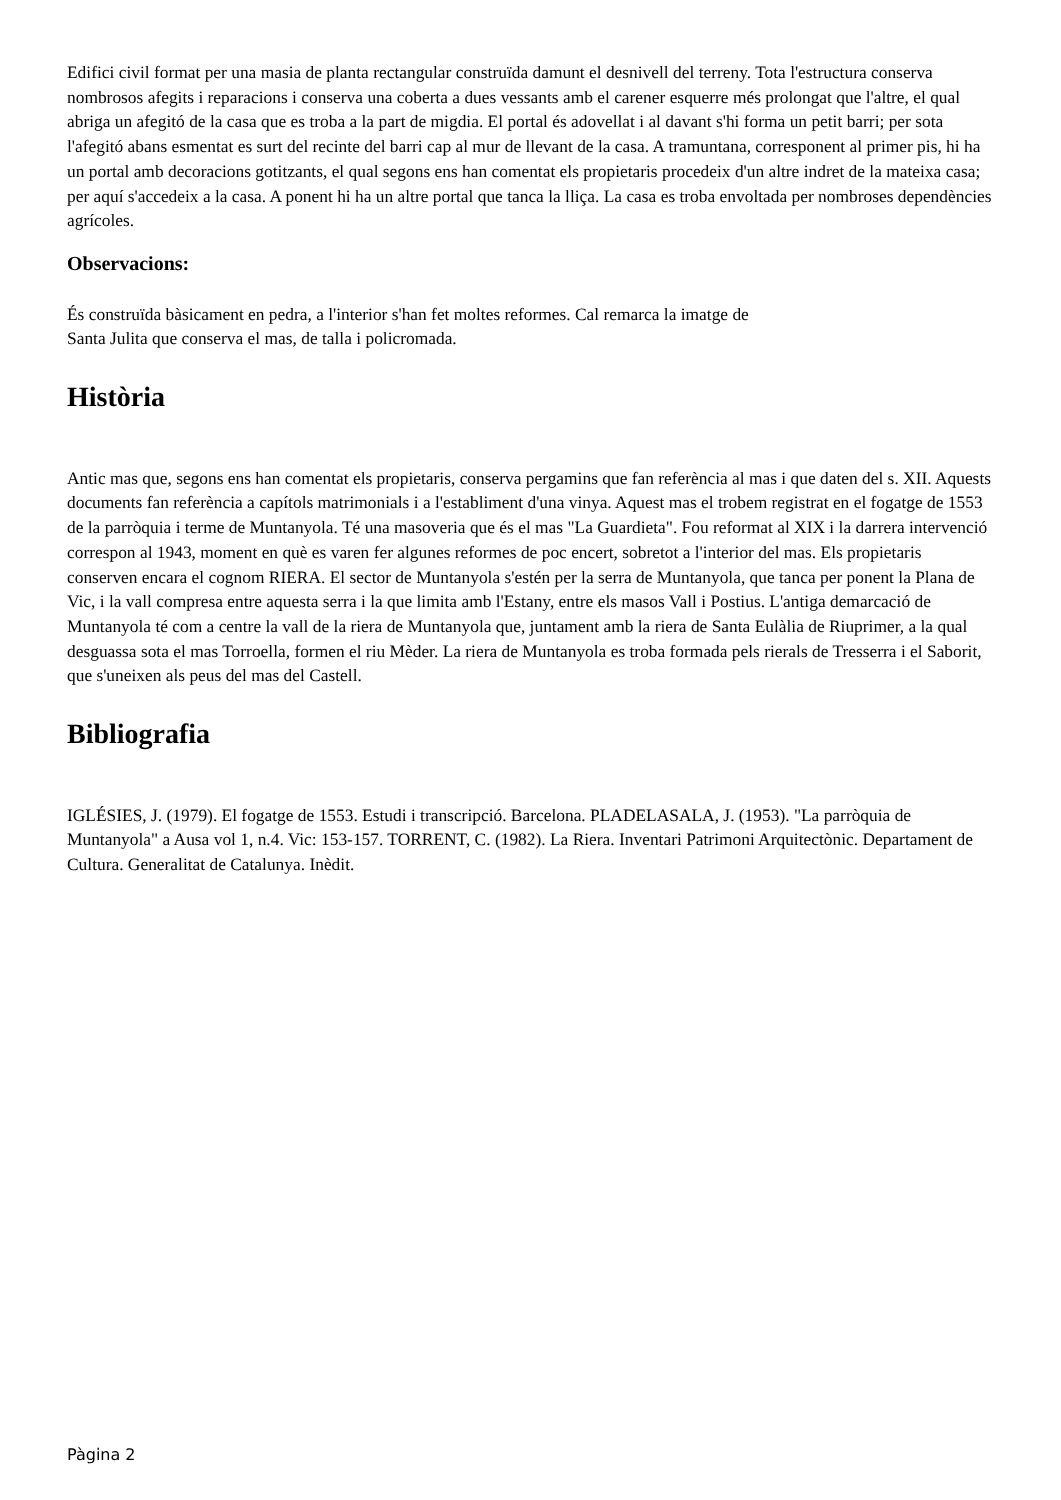Edifici civil format per una masia de planta rectangular construïda damunt el desnivell del terreny. Tota l'estructura conserva nombrosos afegits i reparacions i conserva una coberta a dues vessants amb el carener esquerre més prolongat que l'altre, el qual abriga un afegitó de la casa que es troba a la part de migdia. El portal és adovellat i al davant s'hi forma un petit barri; per sota l'afegitó abans esmentat es surt del recinte del barri cap al mur de llevant de la casa. A tramuntana, corresponent al primer pis, hi ha un portal amb decoracions gotitzants, el qual segons ens han comentat els propietaris procedeix d'un altre indret de la mateixa casa; per aquí s'accedeix a la casa. A ponent hi ha un altre portal que tanca la lliça. La casa es troba envoltada per nombroses dependències agrícoles.
Observacions:
És construïda bàsicament en pedra, a l'interior s'han fet moltes reformes. Cal remarca la imatge de
Santa Julita que conserva el mas, de talla i policromada.
Història
Antic mas que, segons ens han comentat els propietaris, conserva pergamins que fan referència al mas i que daten del s. XII. Aquests documents fan referència a capítols matrimonials i a l'establiment d'una vinya. Aquest mas el trobem registrat en el fogatge de 1553 de la parròquia i terme de Muntanyola. Té una masoveria que és el mas "La Guardieta". Fou reformat al XIX i la darrera intervenció correspon al 1943, moment en què es varen fer algunes reformes de poc encert, sobretot a l'interior del mas. Els propietaris conserven encara el cognom RIERA. El sector de Muntanyola s'estén per la serra de Muntanyola, que tanca per ponent la Plana de Vic, i la vall compresa entre aquesta serra i la que limita amb l'Estany, entre els masos Vall i Postius. L'antiga demarcació de Muntanyola té com a centre la vall de la riera de Muntanyola que, juntament amb la riera de Santa Eulàlia de Riuprimer, a la qual desguassa sota el mas Torroella, formen el riu Mèder. La riera de Muntanyola es troba formada pels rierals de Tresserra i el Saborit, que s'uneixen als peus del mas del Castell.
Bibliografia
IGLÉSIES, J. (1979). El fogatge de 1553. Estudi i transcripció. Barcelona. PLADELASALA, J. (1953). "La parròquia de Muntanyola" a Ausa vol 1, n.4. Vic: 153-157. TORRENT, C. (1982). La Riera. Inventari Patrimoni Arquitectònic. Departament de Cultura. Generalitat de Catalunya. Inèdit.
Pàgina 2